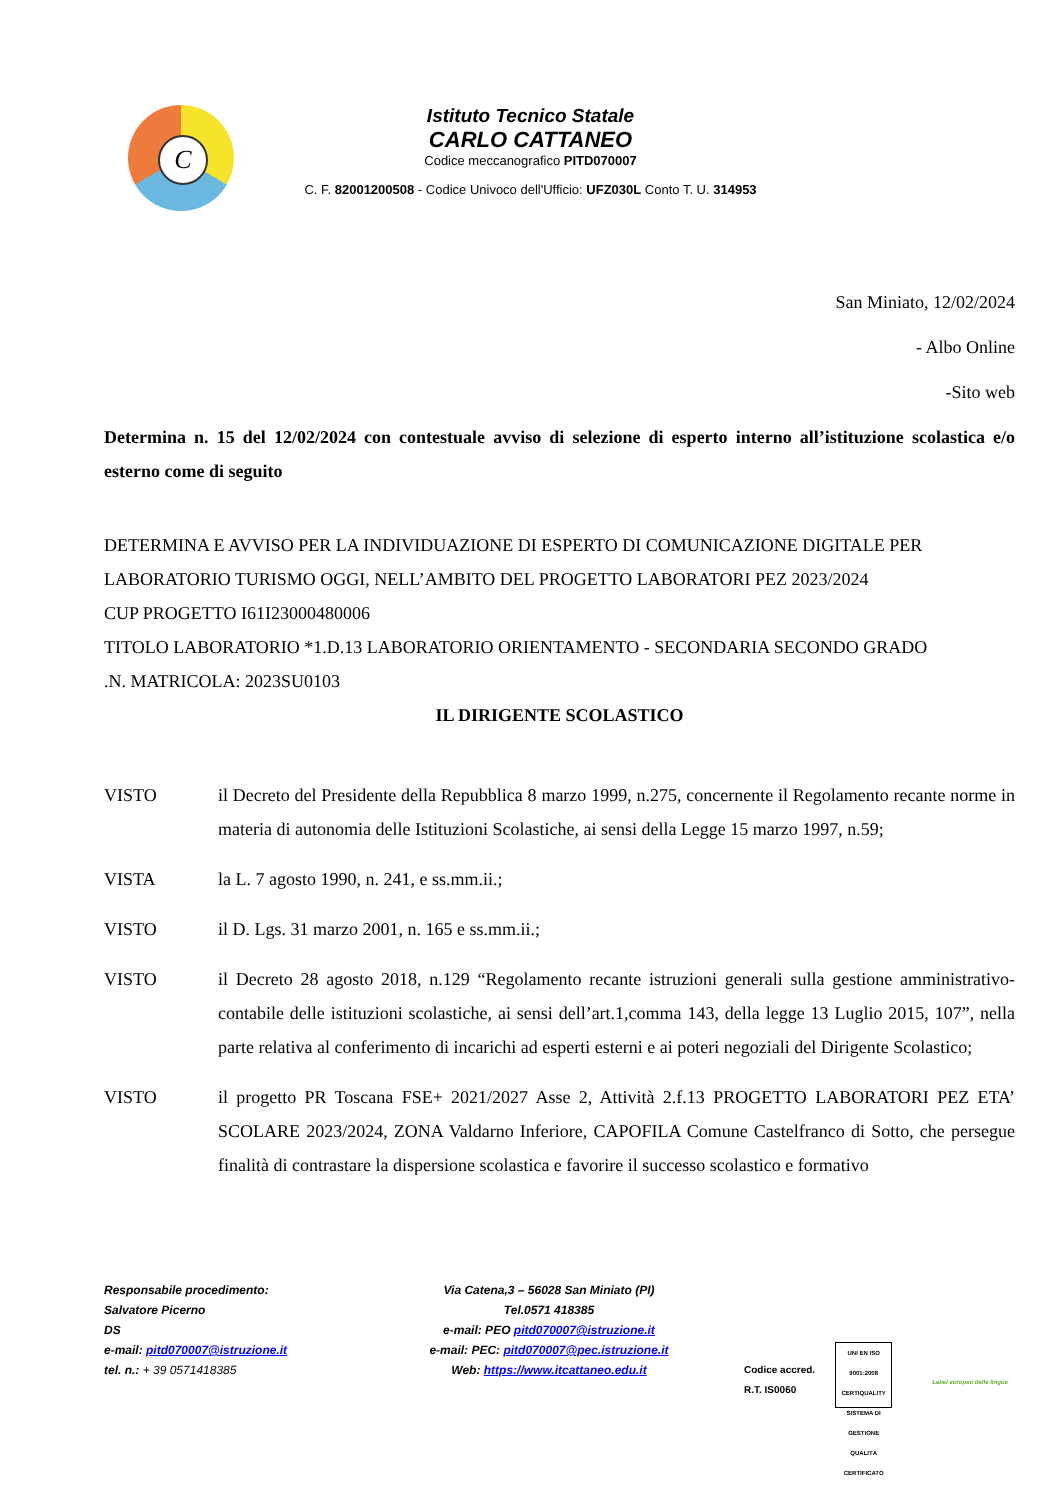C
Istituto Tecnico Statale
CARLO CATTANEO
Codice meccanografico PITD070007
C. F. 82001200508 - Codice Univoco dell'Ufficio: UFZ030L Conto T. U. 314953
San Miniato, 12/02/2024
- Albo Online
-Sito web
Determina n. 15 del 12/02/2024 con contestuale avviso di selezione di esperto interno all’istituzione scolastica e/o esterno come di seguito
DETERMINA E AVVISO PER LA INDIVIDUAZIONE DI ESPERTO DI COMUNICAZIONE DIGITALE PER LABORATORIO TURISMO OGGI, NELL’AMBITO DEL PROGETTO LABORATORI PEZ 2023/2024
CUP PROGETTO I61I23000480006
TITOLO LABORATORIO *1.D.13 LABORATORIO ORIENTAMENTO - SECONDARIA SECONDO GRADO
.N. MATRICOLA: 2023SU0103
IL DIRIGENTE SCOLASTICO
VISTO il Decreto del Presidente della Repubblica 8 marzo 1999, n.275, concernente il Regolamento recante norme in materia di autonomia delle Istituzioni Scolastiche, ai sensi della Legge 15 marzo 1997, n.59;
VISTA la L. 7 agosto 1990, n. 241, e ss.mm.ii.;
VISTO il D. Lgs. 31 marzo 2001, n. 165 e ss.mm.ii.;
VISTO il Decreto 28 agosto 2018, n.129 “Regolamento recante istruzioni generali sulla gestione amministrativo-contabile delle istituzioni scolastiche, ai sensi dell’art.1,comma 143, della legge 13 Luglio 2015, 107”, nella parte relativa al conferimento di incarichi ad esperti esterni e ai poteri negoziali del Dirigente Scolastico;
VISTO il progetto PR Toscana FSE+ 2021/2027 Asse 2, Attività 2.f.13 PROGETTO LABORATORI PEZ ETA’ SCOLARE 2023/2024, ZONA Valdarno Inferiore, CAPOFILA Comune Castelfranco di Sotto, che persegue finalità di contrastare la dispersione scolastica e favorire il successo scolastico e formativo
Responsabile procedimento:
Salvatore Picerno
DS
e-mail: pitd070007@istruzione.it
tel. n.: + 39 0571418385
Via Catena,3 – 56028 San Miniato (PI)
Tel.0571 418385
e-mail: PEO pitd070007@istruzione.it
e-mail: PEC: pitd070007@pec.istruzione.it
Web: https://www.itcattaneo.edu.it
Codice accred.
R.T. IS0060
UNI EN ISO 9001:2008 CERTIQUALITY SISTEMA DI GESTIONE QUALITÀ CERTIFICATO
Label europeo delle lingue